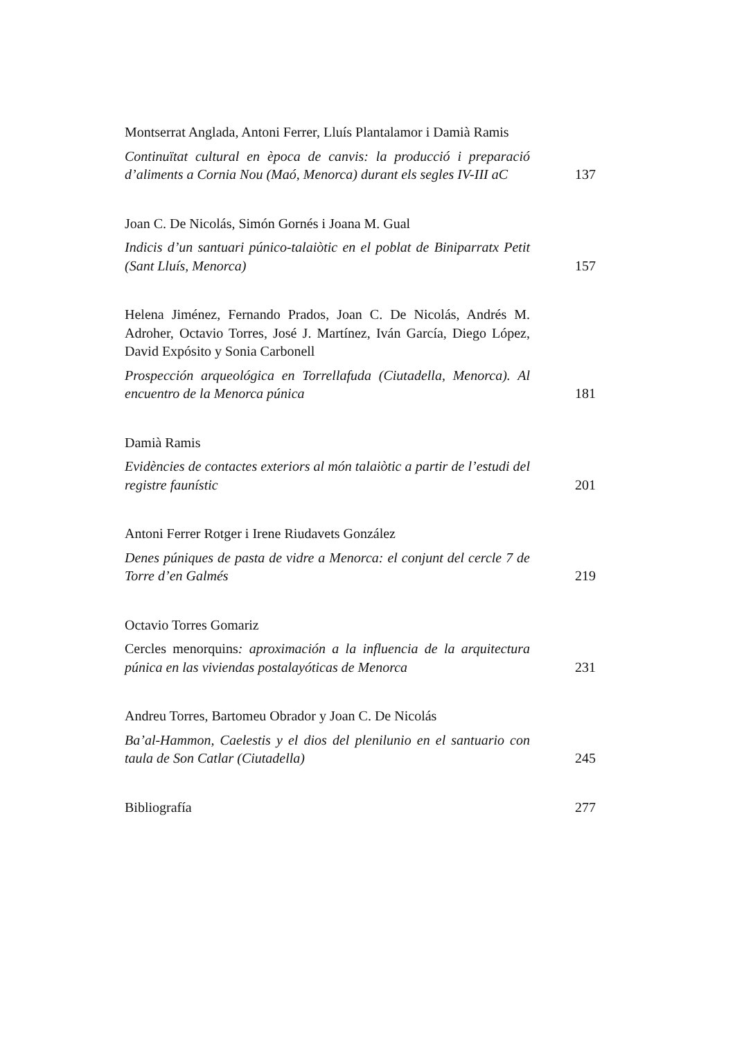Montserrat Anglada, Antoni Ferrer, Lluís Plantalamor i Damià Ramis
Continuïtat cultural en època de canvis: la producció i preparació d’aliments a Cornia Nou (Maó, Menorca) durant els segles IV-III aC
137
Joan C. De Nicolás, Simón Gornés i Joana M. Gual
Indicis d’un santuari púnico-talaiòtic en el poblat de Biniparratx Petit (Sant Lluís, Menorca)
157
Helena Jiménez, Fernando Prados, Joan C. De Nicolás, Andrés M. Adroher, Octavio Torres, José J. Martínez, Iván García, Diego López, David Expósito y Sonia Carbonell
Prospección arqueológica en Torrellafuda (Ciutadella, Menorca). Al encuentro de la Menorca púnica
181
Damià Ramis
Evidències de contactes exteriors al món talaiòtic a partir de l’estudi del registre faunístic
201
Antoni Ferrer Rotger i Irene Riudavets González
Denes púniques de pasta de vidre a Menorca: el conjunt del cercle 7 de Torre d’en Galmés
219
Octavio Torres Gomariz
Cercles menorquins: aproximación a la influencia de la arquitectura púnica en las viviendas postalayóticas de Menorca
231
Andreu Torres, Bartomeu Obrador y Joan C. De Nicolás
Ba’al-Hammon, Caelestis y el dios del plenilunio en el santuario con taula de Son Catlar (Ciutadella)
245
Bibliografía
277